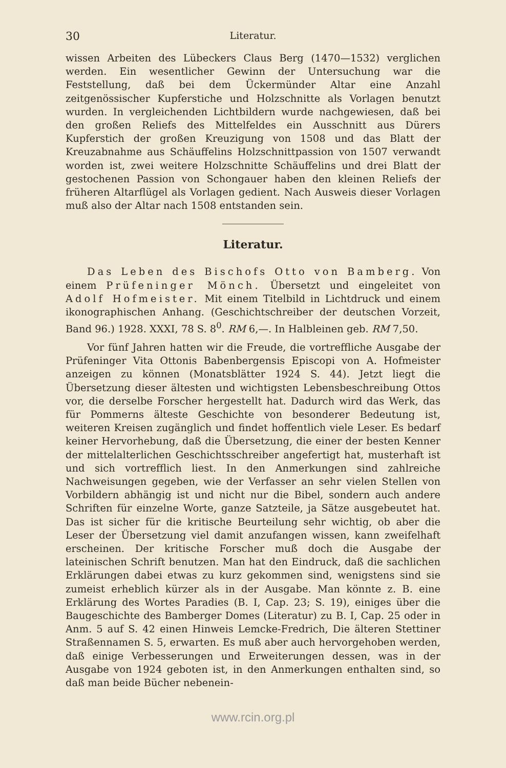30 Literatur.
wissen Arbeiten des Lübeckers Claus Berg (1470—1532) verglichen werden. Ein wesentlicher Gewinn der Untersuchung war die Feststellung, daß bei dem Ückermünder Altar eine Anzahl zeitgenössischer Kupferstiche und Holzschnitte als Vorlagen benutzt wurden. In vergleichenden Lichtbildern wurde nachgewiesen, daß bei den großen Reliefs des Mittelfeldes ein Ausschnitt aus Dürers Kupferstich der großen Kreuzigung von 1508 und das Blatt der Kreuzabnahme aus Schäuffelins Holzschnittpassion von 1507 verwandt worden ist, zwei weitere Holzschnitte Schäuffelins und drei Blatt der gestochenen Passion von Schongauer haben den kleinen Reliefs der früheren Altarflügel als Vorlagen gedient. Nach Ausweis dieser Vorlagen muß also der Altar nach 1508 entstanden sein.
Literatur.
Das Leben des Bischofs Otto von Bamberg. Von einem Prüfeninger Mönch. Übersetzt und eingeleitet von Adolf Hofmeister. Mit einem Titelbild in Lichtdruck und einem ikonographischen Anhang. (Geschichtschreiber der deutschen Vorzeit, Band 96.) 1928. XXXI, 78 S. 8<sup>0</sup>. RM 6,—. In Halbleinen geb. RM 7,50.
Vor fünf Jahren hatten wir die Freude, die vortreffliche Ausgabe der Prüfeninger Vita Ottonis Babenbergensis Episcopi von A. Hofmeister anzeigen zu können (Monatsblätter 1924 S. 44). Jetzt liegt die Übersetzung dieser ältesten und wichtigsten Lebensbeschreibung Ottos vor, die derselbe Forscher hergestellt hat. Dadurch wird das Werk, das für Pommerns älteste Geschichte von besonderer Bedeutung ist, weiteren Kreisen zugänglich und findet hoffentlich viele Leser. Es bedarf keiner Hervorhebung, daß die Übersetzung, die einer der besten Kenner der mittelalterlichen Geschichtsschreiber angefertigt hat, musterhaft ist und sich vortrefflich liest. In den Anmerkungen sind zahlreiche Nachweisungen gegeben, wie der Verfasser an sehr vielen Stellen von Vorbildern abhängig ist und nicht nur die Bibel, sondern auch andere Schriften für einzelne Worte, ganze Satzteile, ja Sätze ausgebeutet hat. Das ist sicher für die kritische Beurteilung sehr wichtig, ob aber die Leser der Übersetzung viel damit anzufangen wissen, kann zweifelhaft erscheinen. Der kritische Forscher muß doch die Ausgabe der lateinischen Schrift benutzen. Man hat den Eindruck, daß die sachlichen Erklärungen dabei etwas zu kurz gekommen sind, wenigstens sind sie zumeist erheblich kürzer als in der Ausgabe. Man könnte z. B. eine Erklärung des Wortes Paradies (B. I, Cap. 23; S. 19), einiges über die Baugeschichte des Bamberger Domes (Literatur) zu B. I, Cap. 25 oder in Anm. 5 auf S. 42 einen Hinweis Lemcke-Fredrich, Die älteren Stettiner Straßennamen S. 5, erwarten. Es muß aber auch hervorgehoben werden, daß einige Verbesserungen und Erweiterungen dessen, was in der Ausgabe von 1924 geboten ist, in den Anmerkungen enthalten sind, so daß man beide Bücher nebenein-
www.rcin.org.pl